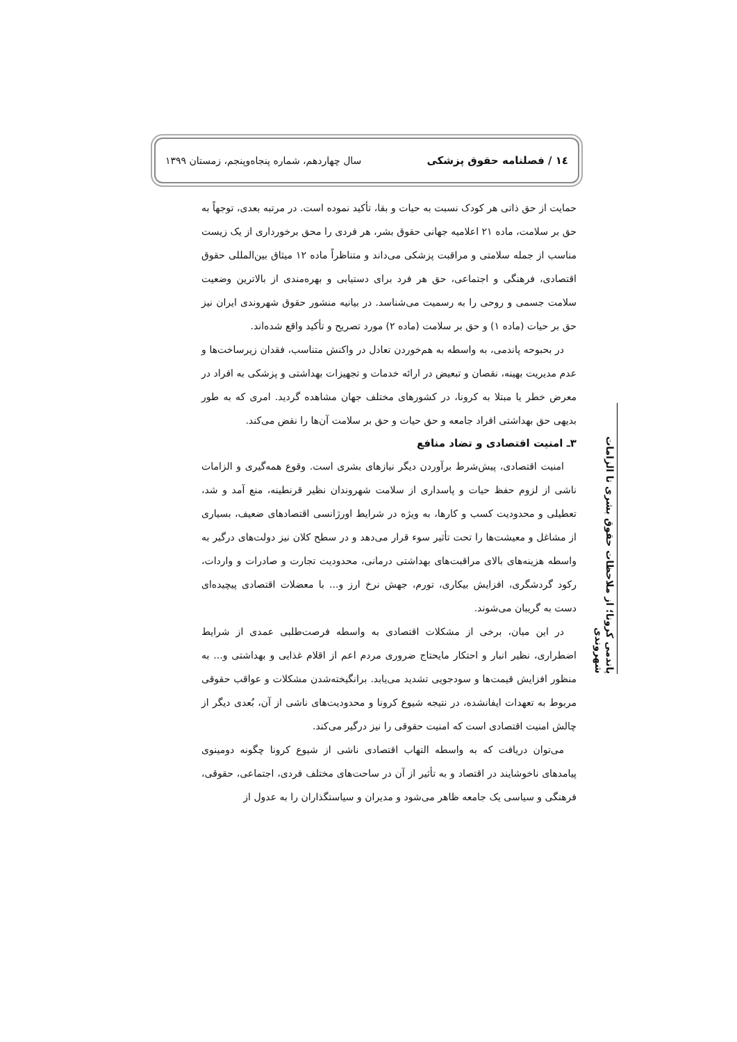١٤ / فصلنامه حقوق پزشکی سال چهاردهم، شماره پنجاه‌وپنجم، زمستان ١٣٩٩
حمایت از حق ذاتی هر کودک نسبت به حیات و بقا، تأکید نموده است. در مرتبه بعدی، توجهاً به حق بر سلامت، ماده ٢١ اعلامیه جهانی حقوق بشر، هر فردی را محق برخورداری از یک زیست مناسب از جمله سلامتی و مراقبت پزشکی می‌داند و متناظراً ماده ١٢ میثاق بین‌المللی حقوق اقتصادی، فرهنگی و اجتماعی، حق هر فرد برای دستیابی و بهره‌مندی از بالاترین وضعیت سلامت جسمی و روحی را به رسمیت می‌شناسد. در بیانیه منشور حقوق شهروندی ایران نیز حق بر حیات (ماده ١) و حق بر سلامت (ماده ٢) مورد تصریح و تأکید واقع شده‌اند.
در بحبوحه پاندمی، به واسطه به هم‌خوردن تعادل در واکنش متناسب، فقدان زیرساخت‌ها و عدم مدیریت بهینه، نقصان و تبعیض در ارائه خدمات و تجهیزات بهداشتی و پزشکی به افراد در معرض خطر یا مبتلا به کرونا، در کشورهای مختلف جهان مشاهده گردید. امری که به طور بدیهی حق بهداشتی افراد جامعه و حق حیات و حق بر سلامت آن‌ها را نقض می‌کند.
٣ـ امنیت اقتصادی و تضاد منافع
امنیت اقتصادی، پیش‌شرط برآوردن دیگر نیازهای بشری است. وقوع همه‌گیری و الزامات ناشی از لزوم حفظ حیات و پاسداری از سلامت شهروندان نظیر قرنطینه، منع آمد و شد، تعطیلی و محدودیت کسب و کارها، به ویژه در شرایط اورژانسی اقتصادهای ضعیف، بسیاری از مشاغل و معیشت‌ها را تحت تأثیر سوء قرار می‌دهد و در سطح کلان نیز دولت‌های درگیر به واسطه هزینه‌های بالای مراقبت‌های بهداشتی درمانی، محدودیت تجارت و صادرات و واردات، رکود گردشگری، افزایش بیکاری، تورم، جهش نرخ ارز و... با معضلات اقتصادی پیچیده‌ای دست به گریبان می‌شوند.
در این میان، برخی از مشکلات اقتصادی به واسطه فرصت‌طلبی عمدی از شرایط اضطراری، نظیر انبار و احتکار مایحتاج ضروری مردم اعم از اقلام غذایی و بهداشتی و... به منظور افزایش قیمت‌ها و سودجویی تشدید می‌یابد. برانگیخته‌شدن مشکلات و عواقب حقوقی مربوط به تعهدات ایفانشده، در نتیجه شیوع کرونا و محدودیت‌های ناشی از آن، بُعدی دیگر از چالش امنیت اقتصادی است که امنیت حقوقی را نیز درگیر می‌کند.
می‌توان دریافت که به واسطه التهاب اقتصادی ناشی از شیوع کرونا چگونه دومینوی پیامدهای ناخوشایند در اقتصاد و به تأثیر از آن در ساحت‌های مختلف فردی، اجتماعی، حقوقی، فرهنگی و سیاسی یک جامعه ظاهر می‌شود و مدیران و سیاستگذاران را به عدول از
پاندمی کرونا؛ از ملاحظات حقوق بشری تا الزامات شهروندی